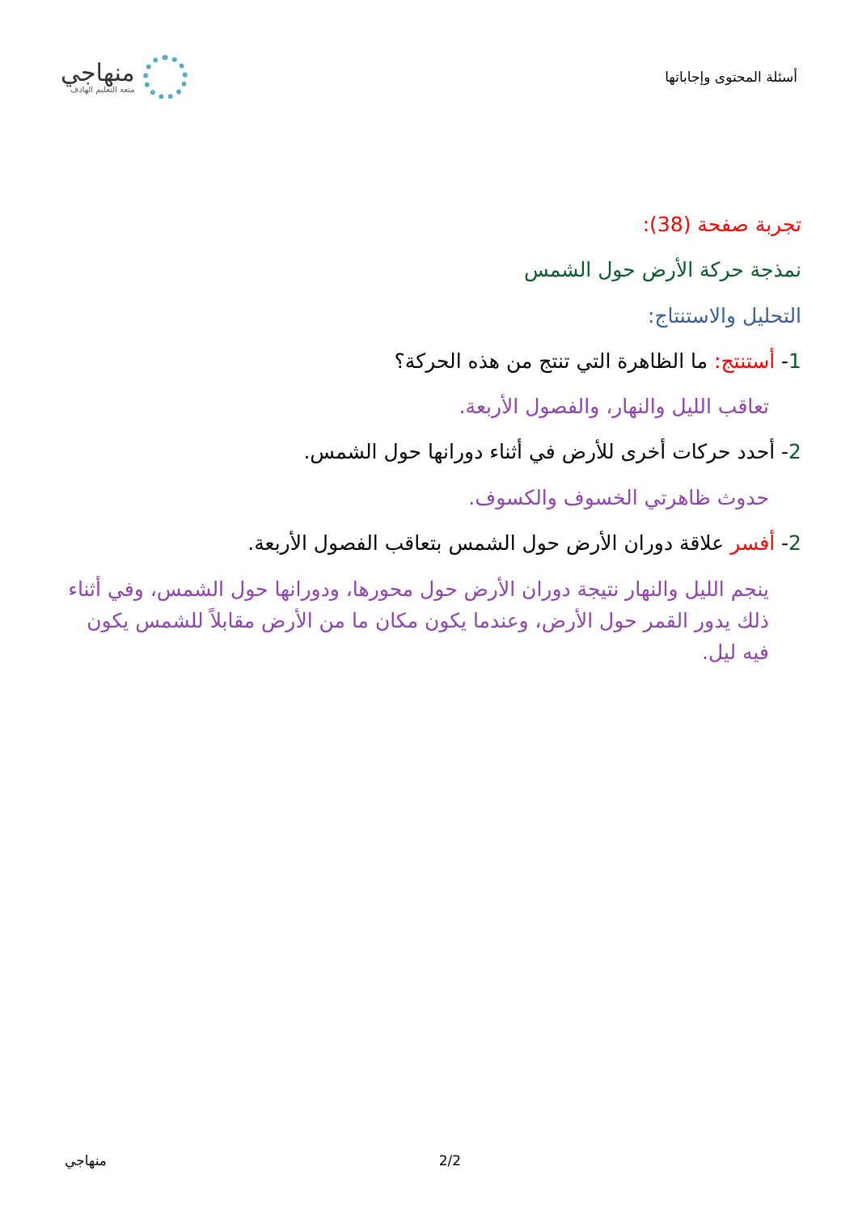أسئلة المحتوى وإجاباتها
منهاجي
متعة التعليم الهادف
تجربة صفحة (38):
نمذجة حركة الأرض حول الشمس
التحليل والاستنتاج:
1- أستنتج: ما الظاهرة التي تنتج من هذه الحركة؟
تعاقب الليل والنهار، والفصول الأربعة.
2- أحدد حركات أخرى للأرض في أثناء دورانها حول الشمس.
حدوث ظاهرتي الخسوف والكسوف.
2- أفسر علاقة دوران الأرض حول الشمس بتعاقب الفصول الأربعة.
ينجم الليل والنهار نتيجة دوران الأرض حول محورها، ودورانها حول الشمس، وفي أثناء ذلك يدور القمر حول الأرض، وعندما يكون مكان ما من الأرض مقابلاً للشمس يكون فيه ليل.
منهاجي 2/2